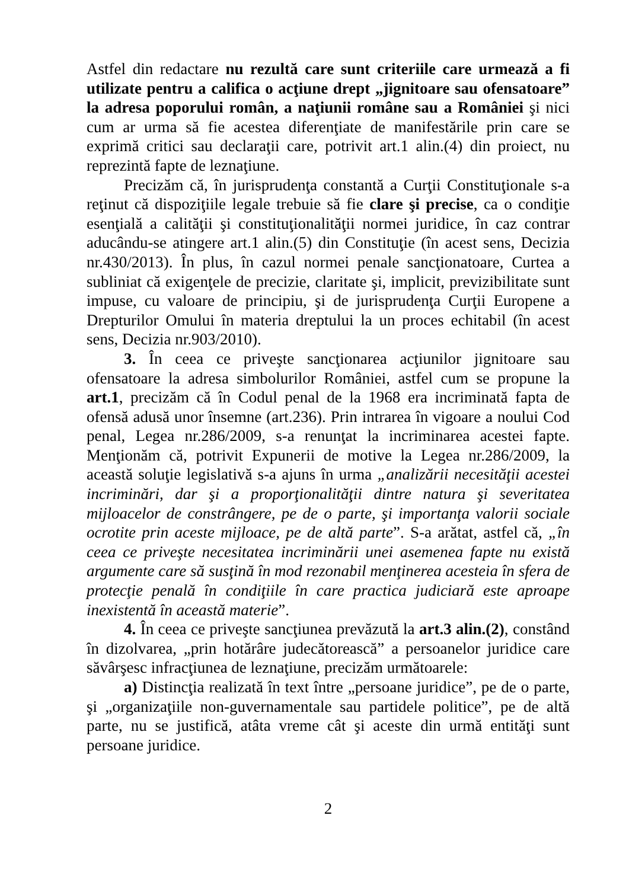Astfel din redactare nu rezultă care sunt criteriile care urmează a fi utilizate pentru a califica o acţiune drept „jignitoare sau ofensatoare” la adresa poporului român, a naţiunii române sau a României şi nici cum ar urma să fie acestea diferenţiate de manifestările prin care se exprimă critici sau declaraţii care, potrivit art.1 alin.(4) din proiect, nu reprezintă fapte de leznaţiune.
Precizăm că, în jurisprudenţa constantă a Curţii Constituţionale s-a reţinut că dispoziţiile legale trebuie să fie clare şi precise, ca o condiţie esenţială a calităţii şi constituţionalităţii normei juridice, în caz contrar aducându-se atingere art.1 alin.(5) din Constituţie (în acest sens, Decizia nr.430/2013). În plus, în cazul normei penale sancţionatoare, Curtea a subliniat că exigenţele de precizie, claritate şi, implicit, previzibilitate sunt impuse, cu valoare de principiu, şi de jurisprudenţa Curţii Europene a Drepturilor Omului în materia dreptului la un proces echitabil (în acest sens, Decizia nr.903/2010).
3. În ceea ce priveşte sancţionarea acţiunilor jignitoare sau ofensatoare la adresa simbolurilor României, astfel cum se propune la art.1, precizăm că în Codul penal de la 1968 era incriminată fapta de ofensă adusă unor însemne (art.236). Prin intrarea în vigoare a noului Cod penal, Legea nr.286/2009, s-a renunţat la incriminarea acestei fapte. Menţionăm că, potrivit Expunerii de motive la Legea nr.286/2009, la această soluţie legislativă s-a ajuns în urma „analizării necesităţii acestei incriminări, dar şi a proporţionalităţii dintre natura şi severitatea mijloacelor de constrângere, pe de o parte, şi importanţa valorii sociale ocrotite prin aceste mijloace, pe de altă parte”. S-a arătat, astfel că, „în ceea ce priveşte necesitatea incriminării unei asemenea fapte nu există argumente care să susţină în mod rezonabil menţinerea acesteia în sfera de protecţie penală în condiţiile în care practica judiciară este aproape inexistentă în această materie”.
4. În ceea ce priveşte sancţiunea prevăzută la art.3 alin.(2), constând în dizolvarea, „prin hotărâre judecătorească” a persoanelor juridice care săvârşesc infracţiunea de leznaţiune, precizăm următoarele:
a) Distincţia realizată în text între „persoane juridice”, pe de o parte, şi „organizaţiile non-guvernamentale sau partidele politice”, pe de altă parte, nu se justifică, atâta vreme cât şi aceste din urmă entităţi sunt persoane juridice.
2